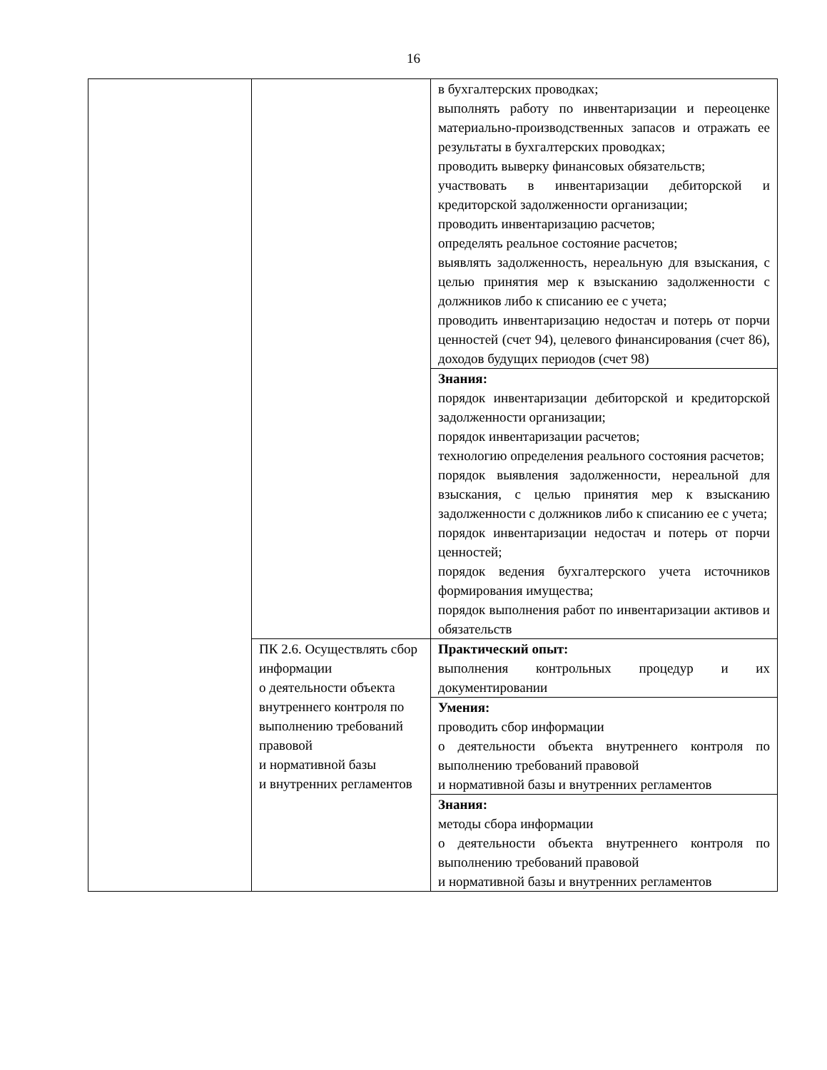16
| | | в бухгалтерских проводках; выполнять работу по инвентаризации и переоценке материально-производственных запасов и отражать ее результаты в бухгалтерских проводках; проводить выверку финансовых обязательств; участвовать в инвентаризации дебиторской и кредиторской задолженности организации; проводить инвентаризацию расчетов; определять реальное состояние расчетов; выявлять задолженность, нереальную для взыскания, с целью принятия мер к взысканию задолженности с должников либо к списанию ее с учета; проводить инвентаризацию недостач и потерь от порчи ценностей (счет 94), целевого финансирования (счет 86), доходов будущих периодов (счет 98) |
| | | Знания: порядок инвентаризации дебиторской и кредиторской задолженности организации; порядок инвентаризации расчетов; технологию определения реального состояния расчетов; порядок выявления задолженности, нереальной для взыскания, с целью принятия мер к взысканию задолженности с должников либо к списанию ее с учета; порядок инвентаризации недостач и потерь от порчи ценностей; порядок ведения бухгалтерского учета источников формирования имущества; порядок выполнения работ по инвентаризации активов и обязательств |
| | ПК 2.6. Осуществлять сбор информации о деятельности объекта внутреннего контроля по выполнению требований правовой и нормативной базы и внутренних регламентов | Практический опыт: выполнения контрольных процедур и их документировании |
| | | Умения: проводить сбор информации о деятельности объекта внутреннего контроля по выполнению требований правовой и нормативной базы и внутренних регламентов |
| | | Знания: методы сбора информации о деятельности объекта внутреннего контроля по выполнению требований правовой и нормативной базы и внутренних регламентов |